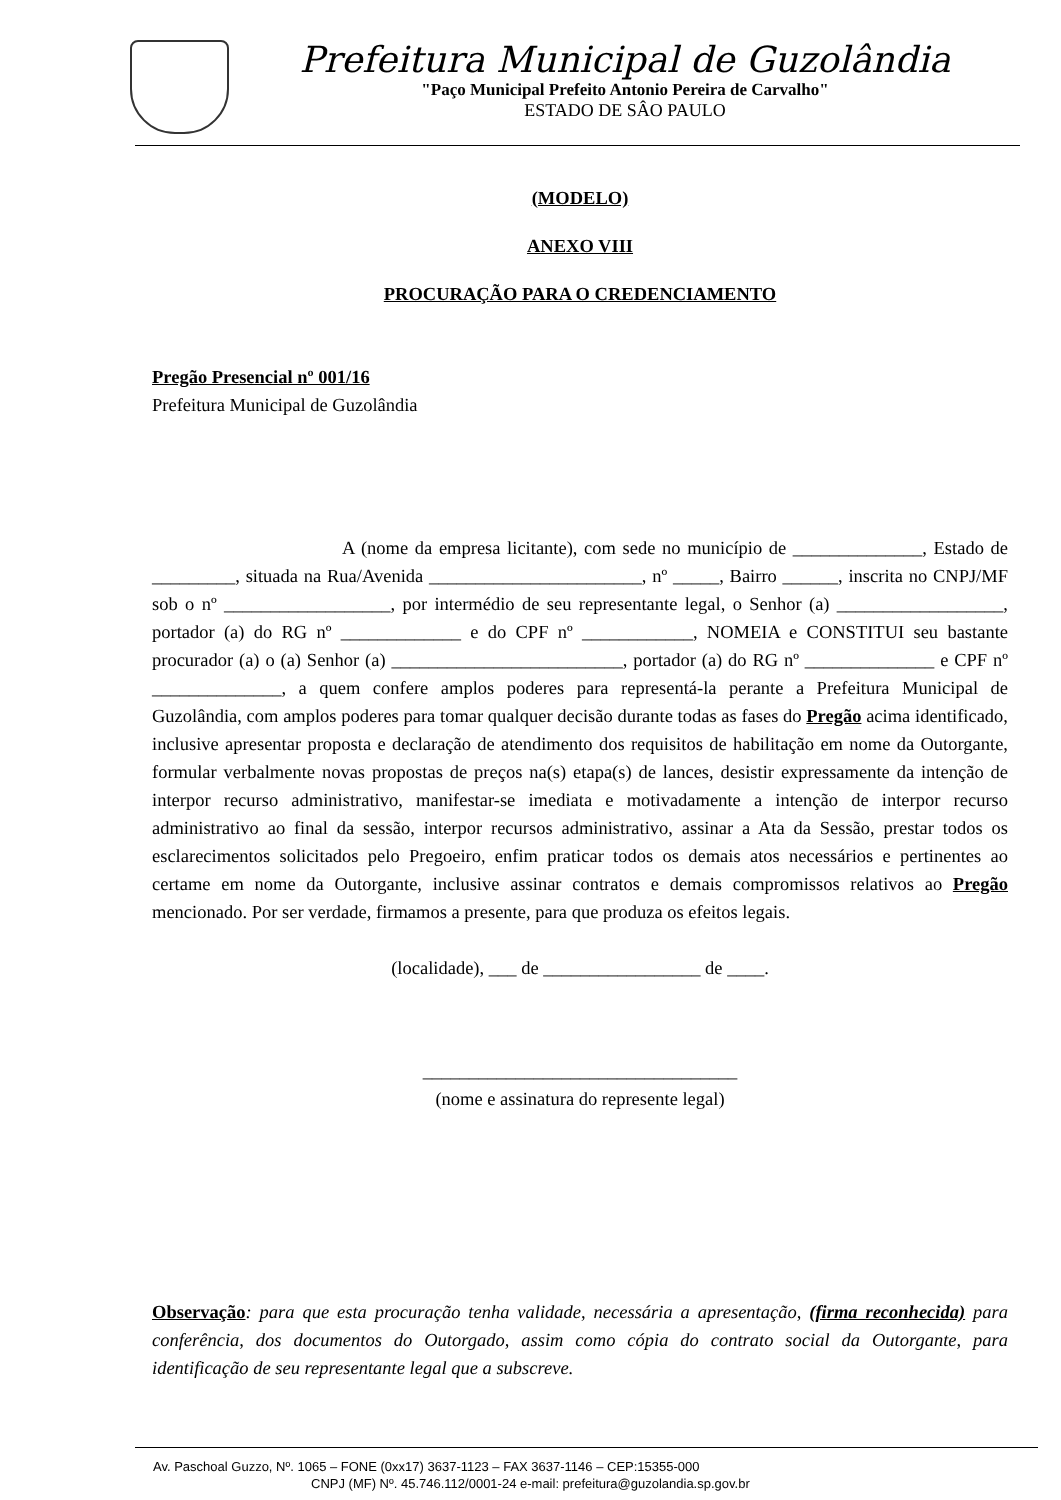Prefeitura Municipal de Guzolândia
"Paço Municipal Prefeito Antonio Pereira de Carvalho"
ESTADO DE SÂO PAULO
(MODELO)
ANEXO VIII
PROCURAÇÃO PARA O CREDENCIAMENTO
Pregão Presencial nº 001/16
Prefeitura Municipal de Guzolândia
A (nome da empresa licitante), com sede no município de ______________, Estado de _________, situada na Rua/Avenida _______________________, nº _____, Bairro ______, inscrita no CNPJ/MF sob o nº __________________, por intermédio de seu representante legal, o Senhor (a) __________________, portador (a) do RG nº _____________ e do CPF nº ____________, NOMEIA e CONSTITUI seu bastante procurador (a) o (a) Senhor (a) _________________________, portador (a) do RG nº ______________ e CPF nº ______________, a quem confere amplos poderes para representá-la perante a Prefeitura Municipal de Guzolândia, com amplos poderes para tomar qualquer decisão durante todas as fases do Pregão acima identificado, inclusive apresentar proposta e declaração de atendimento dos requisitos de habilitação em nome da Outorgante, formular verbalmente novas propostas de preços na(s) etapa(s) de lances, desistir expressamente da intenção de interpor recurso administrativo, manifestar-se imediata e motivadamente a intenção de interpor recurso administrativo ao final da sessão, interpor recursos administrativo, assinar a Ata da Sessão, prestar todos os esclarecimentos solicitados pelo Pregoeiro, enfim praticar todos os demais atos necessários e pertinentes ao certame em nome da Outorgante, inclusive assinar contratos e demais compromissos relativos ao Pregão mencionado. Por ser verdade, firmamos a presente, para que produza os efeitos legais.
(localidade), ___ de _________________ de ____.
__________________________________
(nome e assinatura do represente legal)
Observação: para que esta procuração tenha validade, necessária a apresentação, (firma reconhecida) para conferência, dos documentos do Outorgado, assim como cópia do contrato social da Outorgante, para identificação de seu representante legal que a subscreve.
Av. Paschoal Guzzo, Nº. 1065 – FONE (0xx17) 3637-1123 – FAX 3637-1146 – CEP:15355-000
CNPJ (MF) Nº. 45.746.112/0001-24 e-mail: prefeitura@guzolandia.sp.gov.br